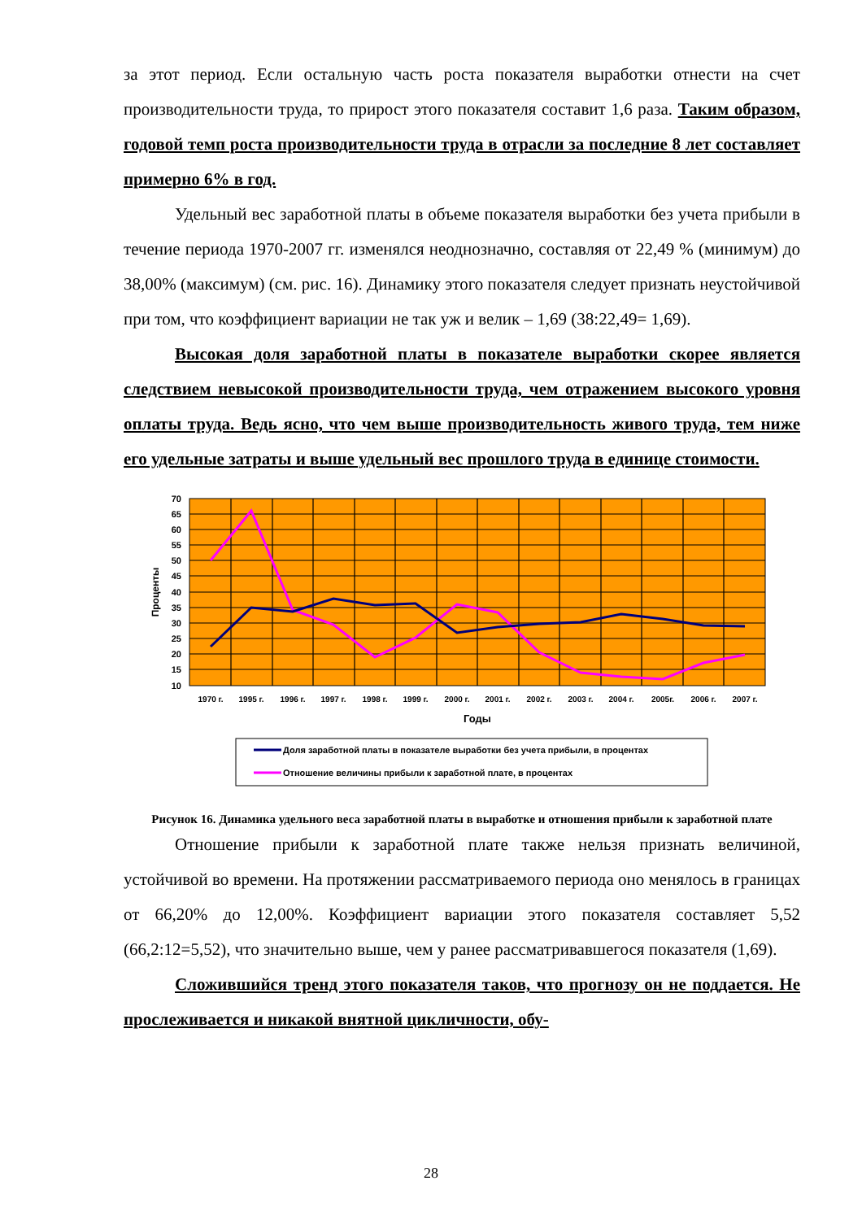за этот период. Если остальную часть роста показателя выработки отнести на счет производительности труда, то прирост этого показателя составит 1,6 раза. Таким образом, годовой темп роста производительности труда в отрасли за последние 8 лет составляет примерно 6% в год.
Удельный вес заработной платы в объеме показателя выработки без учета прибыли в течение периода 1970-2007 гг. изменялся неоднозначно, составляя от 22,49 % (минимум) до 38,00% (максимум) (см. рис. 16). Динамику этого показателя следует признать неустойчивой при том, что коэффициент вариации не так уж и велик – 1,69 (38:22,49= 1,69).
Высокая доля заработной платы в показателе выработки скорее является следствием невысокой производительности труда, чем отражением высокого уровня оплаты труда. Ведь ясно, что чем выше производительность живого труда, тем ниже его удельные затраты и выше удельный вес прошлого труда в единице стоимости.
70
65
60
55
50
45
40
35
30
25
20
15
10
1970 г.
1995 г.
1996 г.
1997 г.
1998 г.
1999 г.
2000 г.
2001 г.
2002 г.
2003 г.
2004 г.
2005г.
2006 г.
2007 г.
Годы
Проценты
Доля заработной платы в показателе выработки без учета прибыли, в процентах
Отношение величины прибыли к заработной плате, в процентах
Рисунок 16. Динамика удельного веса заработной платы в выработке и отношения прибыли к заработной плате
Отношение прибыли к заработной плате также нельзя признать величиной, устойчивой во времени. На протяжении рассматриваемого периода оно менялось в границах от 66,20% до 12,00%. Коэффициент вариации этого показателя составляет 5,52 (66,2:12=5,52), что значительно выше, чем у ранее рассматривавшегося показателя (1,69).
Сложившийся тренд этого показателя таков, что прогнозу он не поддается. Не прослеживается и никакой внятной цикличности, обу-
28